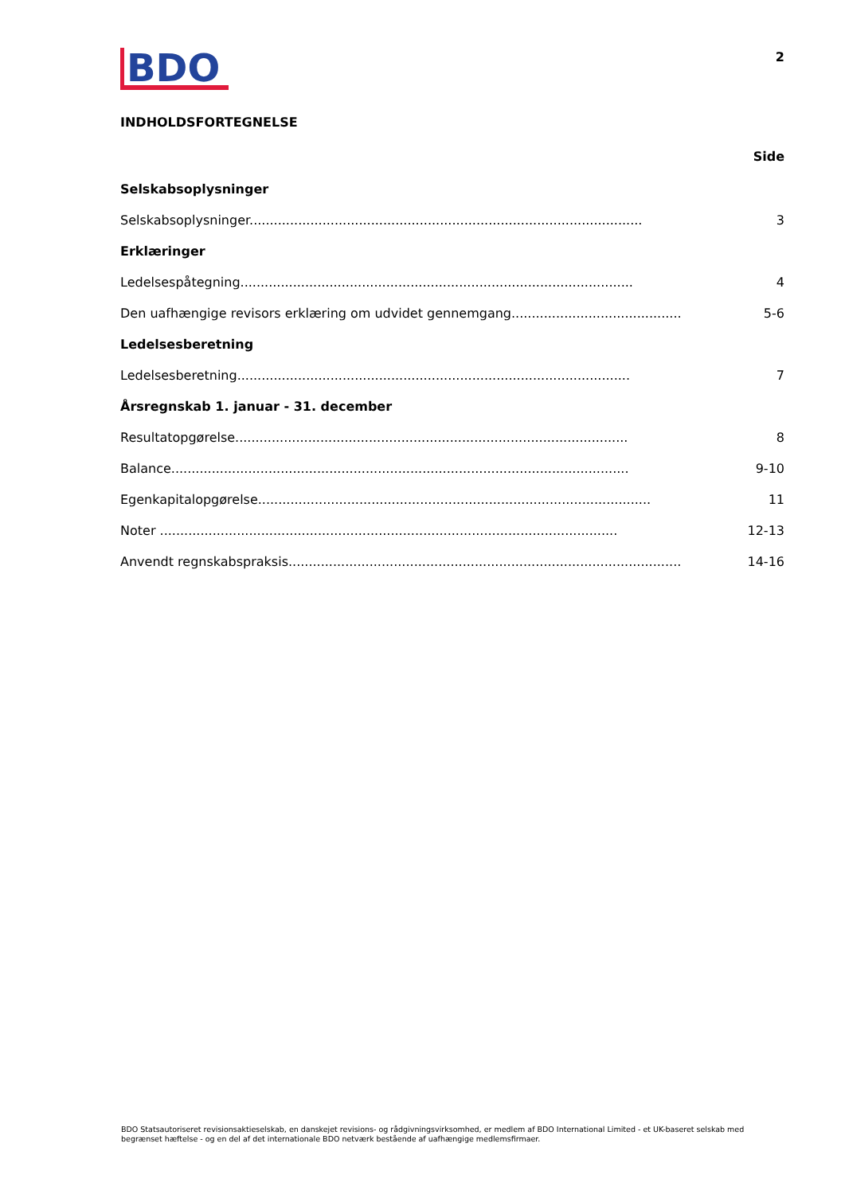BDO
2
INDHOLDSFORTEGNELSE
Side
Selskabsoplysninger
Selskabsoplysninger................................................................................................. 3
Erklæringer
Ledelsespåtegning................................................................................................. 4
Den uafhængige revisors erklæring om udvidet gennemgang................................................. 5-6
Ledelsesberetning
Ledelsesberetning................................................................................................. 7
Årsregnskab 1. januar - 31. december
Resultatopgørelse................................................................................................. 8
Balance................................................................................................................. 9-10
Egenkapitalopgørelse................................................................................................. 11
Noter ................................................................................................................. 12-13
Anvendt regnskabspraksis................................................................................................. 14-16
BDO Statsautoriseret revisionsaktieselskab, en danskejet revisions- og rådgivningsvirksomhed, er medlem af BDO International Limited - et UK-baseret selskab med begrænset hæftelse - og en del af det internationale BDO netværk bestående af uafhængige medlemsfirmaer.